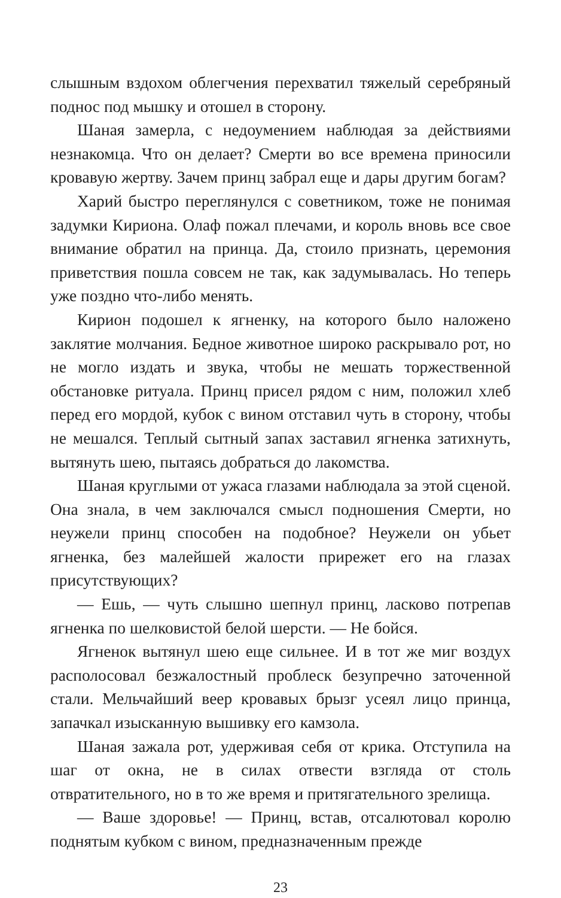слышным вздохом облегчения перехватил тяжелый серебряный поднос под мышку и отошел в сторону.
Шаная замерла, с недоумением наблюдая за действиями незнакомца. Что он делает? Смерти во все времена приносили кровавую жертву. Зачем принц забрал еще и дары другим богам?
Харий быстро переглянулся с советником, тоже не понимая задумки Кириона. Олаф пожал плечами, и король вновь все свое внимание обратил на принца. Да, стоило признать, церемония приветствия пошла совсем не так, как задумывалась. Но теперь уже поздно что-либо менять.
Кирион подошел к ягненку, на которого было наложено заклятие молчания. Бедное животное широко раскрывало рот, но не могло издать и звука, чтобы не мешать торжественной обстановке ритуала. Принц присел рядом с ним, положил хлеб перед его мордой, кубок с вином отставил чуть в сторону, чтобы не мешался. Теплый сытный запах заставил ягненка затихнуть, вытянуть шею, пытаясь добраться до лакомства.
Шаная круглыми от ужаса глазами наблюдала за этой сценой. Она знала, в чем заключался смысл подношения Смерти, но неужели принц способен на подобное? Неужели он убьет ягненка, без малейшей жалости прирежет его на глазах присутствующих?
— Ешь, — чуть слышно шепнул принц, ласково потрепав ягненка по шелковистой белой шерсти. — Не бойся.
Ягненок вытянул шею еще сильнее. И в тот же миг воздух располосовал безжалостный проблеск безупречно заточенной стали. Мельчайший веер кровавых брызг усеял лицо принца, запачкал изысканную вышивку его камзола.
Шаная зажала рот, удерживая себя от крика. Отступила на шаг от окна, не в силах отвести взгляда от столь отвратительного, но в то же время и притягательного зрелища.
— Ваше здоровье! — Принц, встав, отсалютовал королю поднятым кубком с вином, предназначенным прежде
23